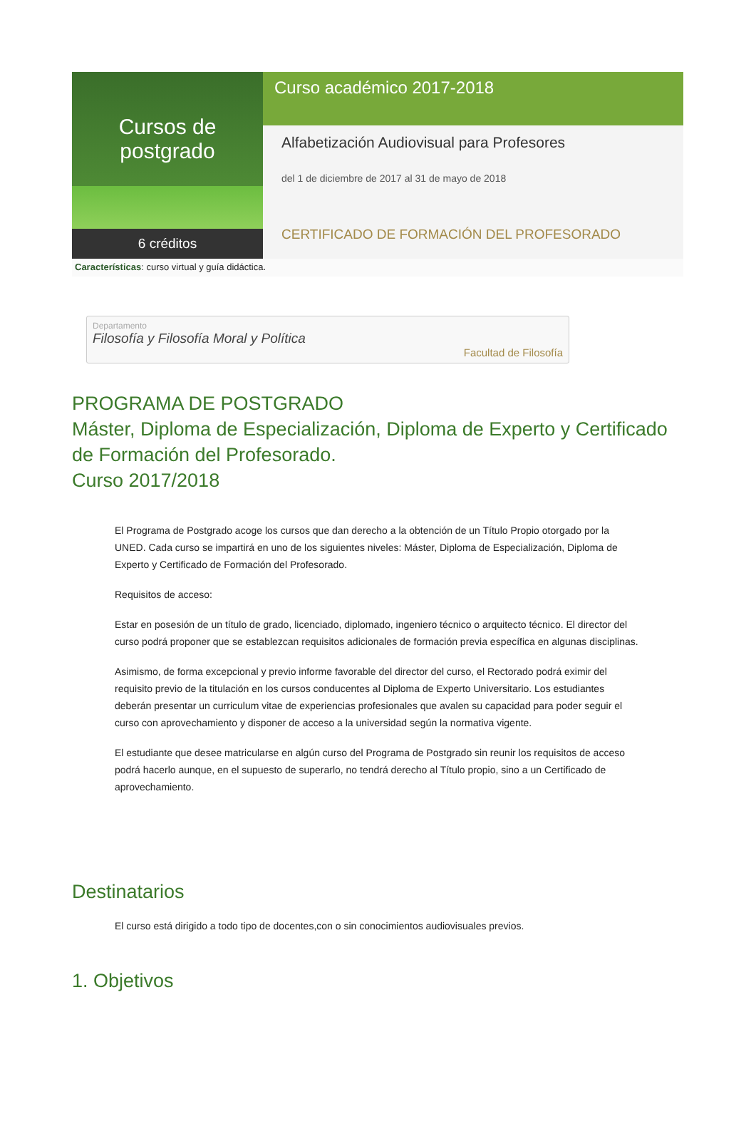Cursos de postgrado
6 créditos
Curso académico 2017-2018
Alfabetización Audiovisual para Profesores
del 1 de diciembre de 2017 al 31 de mayo de 2018
CERTIFICADO DE FORMACIÓN DEL PROFESORADO
Características: curso virtual y guía didáctica.
Departamento
Filosofía y Filosofía Moral y Política
Facultad de Filosofía
PROGRAMA DE POSTGRADO
Máster, Diploma de Especialización, Diploma de Experto y Certificado de Formación del Profesorado.
Curso 2017/2018
El Programa de Postgrado acoge los cursos que dan derecho a la obtención de un Título Propio otorgado por la UNED. Cada curso se impartirá en uno de los siguientes niveles: Máster, Diploma de Especialización, Diploma de Experto y Certificado de Formación del Profesorado.
Requisitos de acceso:
Estar en posesión de un título de grado, licenciado, diplomado, ingeniero técnico o arquitecto técnico. El director del curso podrá proponer que se establezcan requisitos adicionales de formación previa específica en algunas disciplinas.
Asimismo, de forma excepcional y previo informe favorable del director del curso, el Rectorado podrá eximir del requisito previo de la titulación en los cursos conducentes al Diploma de Experto Universitario. Los estudiantes deberán presentar un curriculum vitae de experiencias profesionales que avalen su capacidad para poder seguir el curso con aprovechamiento y disponer de acceso a la universidad según la normativa vigente.
El estudiante que desee matricularse en algún curso del Programa de Postgrado sin reunir los requisitos de acceso podrá hacerlo aunque, en el supuesto de superarlo, no tendrá derecho al Título propio, sino a un Certificado de aprovechamiento.
Destinatarios
El curso está dirigido a todo tipo de docentes,con o sin conocimientos audiovisuales previos.
1. Objetivos